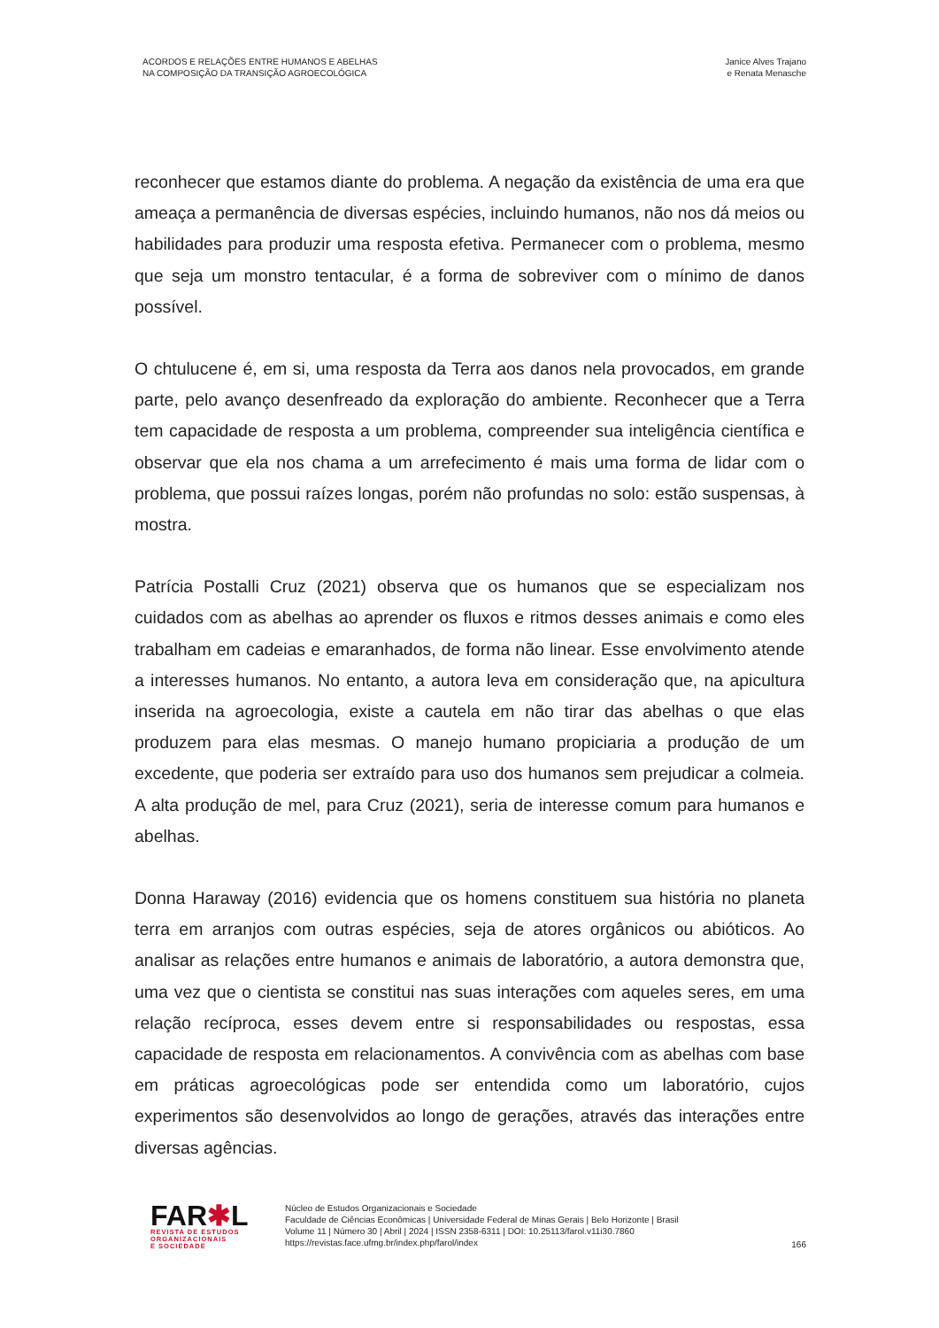ACORDOS E RELAÇÕES ENTRE HUMANOS E ABELHAS
NA COMPOSIÇÃO DA TRANSIÇÃO AGROECOLÓGICA
Janice Alves Trajano
e Renata Menasche
reconhecer que estamos diante do problema. A negação da existência de uma era que ameaça a permanência de diversas espécies, incluindo humanos, não nos dá meios ou habilidades para produzir uma resposta efetiva. Permanecer com o problema, mesmo que seja um monstro tentacular, é a forma de sobreviver com o mínimo de danos possível.
O chtulucene é, em si, uma resposta da Terra aos danos nela provocados, em grande parte, pelo avanço desenfreado da exploração do ambiente. Reconhecer que a Terra tem capacidade de resposta a um problema, compreender sua inteligência científica e observar que ela nos chama a um arrefecimento é mais uma forma de lidar com o problema, que possui raízes longas, porém não profundas no solo: estão suspensas, à mostra.
Patrícia Postalli Cruz (2021) observa que os humanos que se especializam nos cuidados com as abelhas ao aprender os fluxos e ritmos desses animais e como eles trabalham em cadeias e emaranhados, de forma não linear. Esse envolvimento atende a interesses humanos. No entanto, a autora leva em consideração que, na apicultura inserida na agroecologia, existe a cautela em não tirar das abelhas o que elas produzem para elas mesmas. O manejo humano propiciaria a produção de um excedente, que poderia ser extraído para uso dos humanos sem prejudicar a colmeia. A alta produção de mel, para Cruz (2021), seria de interesse comum para humanos e abelhas.
Donna Haraway (2016) evidencia que os homens constituem sua história no planeta terra em arranjos com outras espécies, seja de atores orgânicos ou abióticos. Ao analisar as relações entre humanos e animais de laboratório, a autora demonstra que, uma vez que o cientista se constitui nas suas interações com aqueles seres, em uma relação recíproca, esses devem entre si responsabilidades ou respostas, essa capacidade de resposta em relacionamentos. A convivência com as abelhas com base em práticas agroecológicas pode ser entendida como um laboratório, cujos experimentos são desenvolvidos ao longo de gerações, através das interações entre diversas agências.
FAR✱L
REVISTA DE ESTUDOS
ORGANIZACIONAIS
E SOCIEDADE
Núcleo de Estudos Organizacionais e Sociedade
Faculdade de Ciências Econômicas | Universidade Federal de Minas Gerais | Belo Horizonte | Brasil
Volume 11 | Número 30 | Abril | 2024 | ISSN 2358-6311 | DOI: 10.25113/farol.v11i30.7860
https://revistas.face.ufmg.br/index.php/farol/index
166